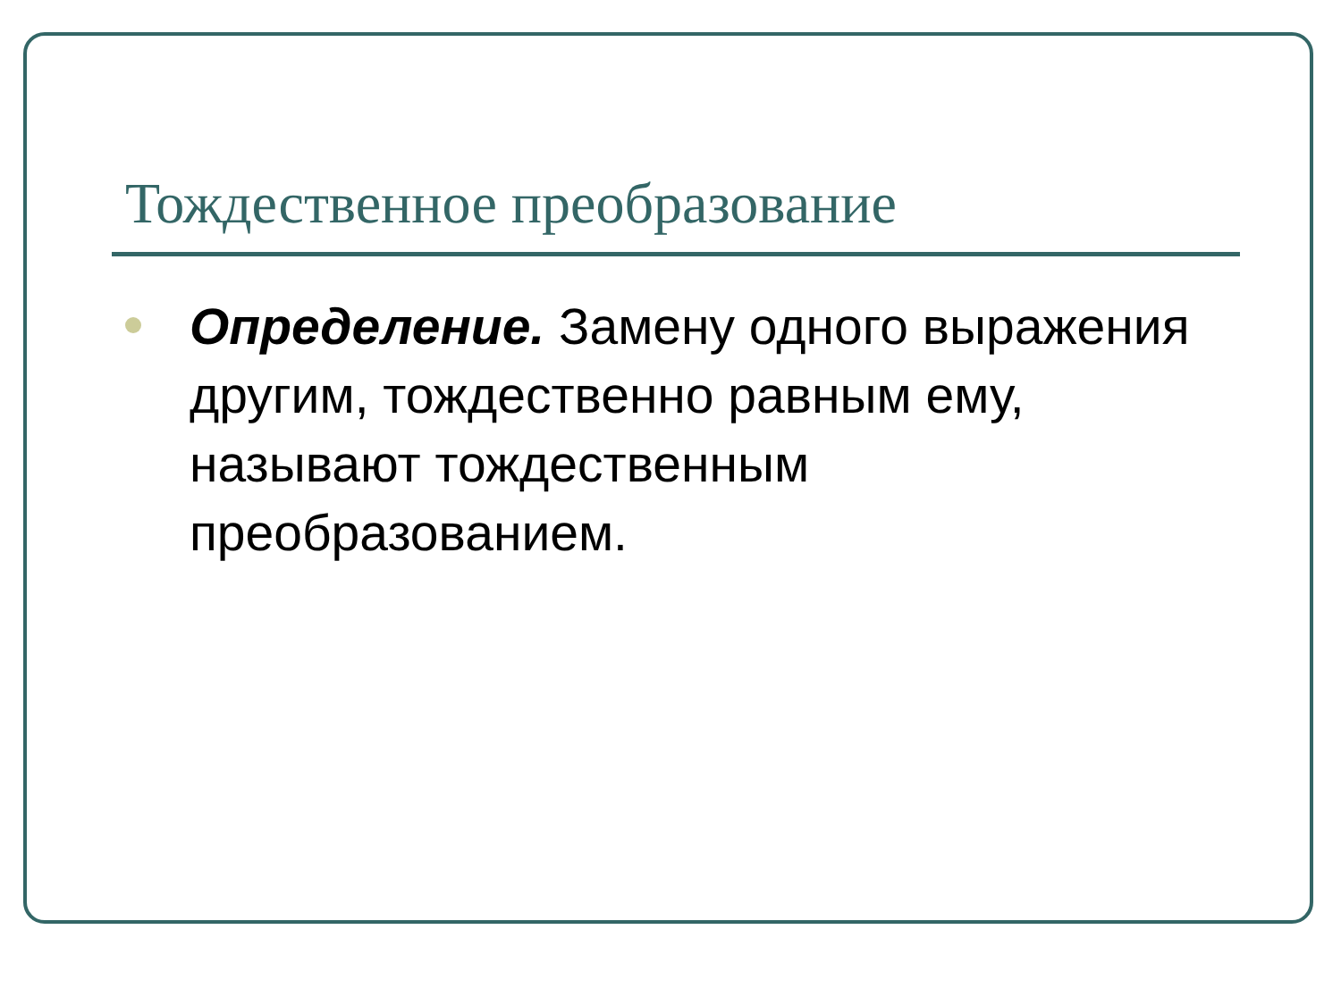Тождественное преобразование
Определение. Замену одного выражения другим, тождественно равным ему, называют тождественным преобразованием.